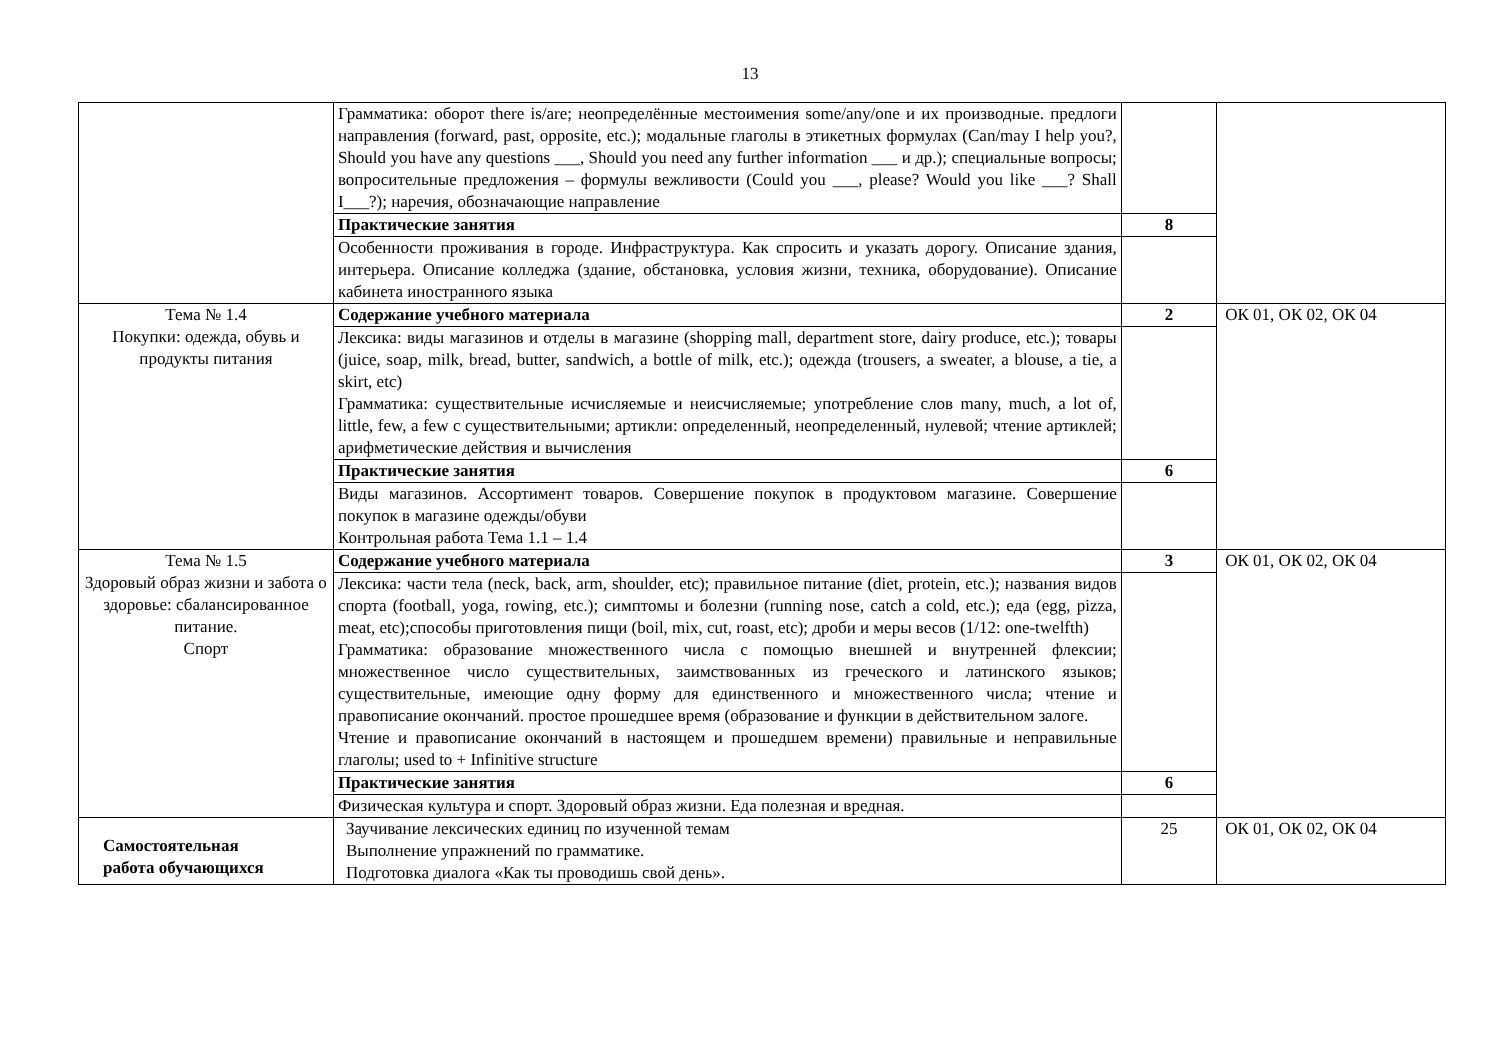13
| | Грамматика: оборот there is/are; неопределённые местоимения some/any/one и их производные. предлоги направления (forward, past, opposite, etc.); модальные глаголы в этикетных формулах (Can/may I help you?, Should you have any questions ___, Should you need any further information ___ и др.); специальные вопросы; вопросительные предложения – формулы вежливости (Could you ___, please? Would you like ___? Shall I___?); наречия, обозначающие направление | | |
| | Практические занятия | 8 | |
| | Особенности проживания в городе. Инфраструктура. Как спросить и указать дорогу. Описание здания, интерьера. Описание колледжа (здание, обстановка, условия жизни, техника, оборудование). Описание кабинета иностранного языка | | |
| Тема № 1.4 Покупки: одежда, обувь и продукты питания | Содержание учебного материала | 2 | ОК 01, ОК 02, ОК 04 |
| | Лексика: виды магазинов и отделы в магазине (shopping mall, department store, dairy produce, etc.); товары (juice, soap, milk, bread, butter, sandwich, a bottle of milk, etc.); одежда (trousers, a sweater, a blouse, a tie, a skirt, etc) Грамматика: существительные исчисляемые и неисчисляемые; употребление слов many, much, a lot of, little, few, a few с существительными; артикли: определенный, неопределенный, нулевой; чтение артиклей; арифметические действия и вычисления | | |
| | Практические занятия | 6 | |
| | Виды магазинов. Ассортимент товаров. Совершение покупок в продуктовом магазине. Совершение покупок в магазине одежды/обуви Контрольная работа Тема 1.1 – 1.4 | | |
| Тема № 1.5 Здоровый образ жизни и забота о здоровье: сбалансированное питание. Спорт | Содержание учебного материала | 3 | ОК 01, ОК 02, ОК 04 |
| | Лексика: части тела (neck, back, arm, shoulder, etc); правильное питание (diet, protein, etc.); названия видов спорта (football, yoga, rowing, etc.); симптомы и болезни (running nose, catch a cold, etc.); еда (egg, pizza, meat, etc);способы приготовления пищи (boil, mix, cut, roast, etc); дроби и меры весов (1/12: one-twelfth) Грамматика: образование множественного числа с помощью внешней и внутренней флексии; множественное число существительных, заимствованных из греческого и латинского языков; существительные, имеющие одну форму для единственного и множественного числа; чтение и правописание окончаний. простое прошедшее время (образование и функции в действительном залоге. Чтение и правописание окончаний в настоящем и прошедшем времени) правильные и неправильные глаголы; used to + Infinitive structure | | |
| | Практические занятия | 6 | |
| | Физическая культура и спорт. Здоровый образ жизни. Еда полезная и вредная. | | |
| Самостоятельная работа обучающихся | Заучивание лексических единиц по изученной темам Выполнение упражнений по грамматике. Подготовка диалога «Как ты проводишь свой день». | 25 | ОК 01, ОК 02, ОК 04 |